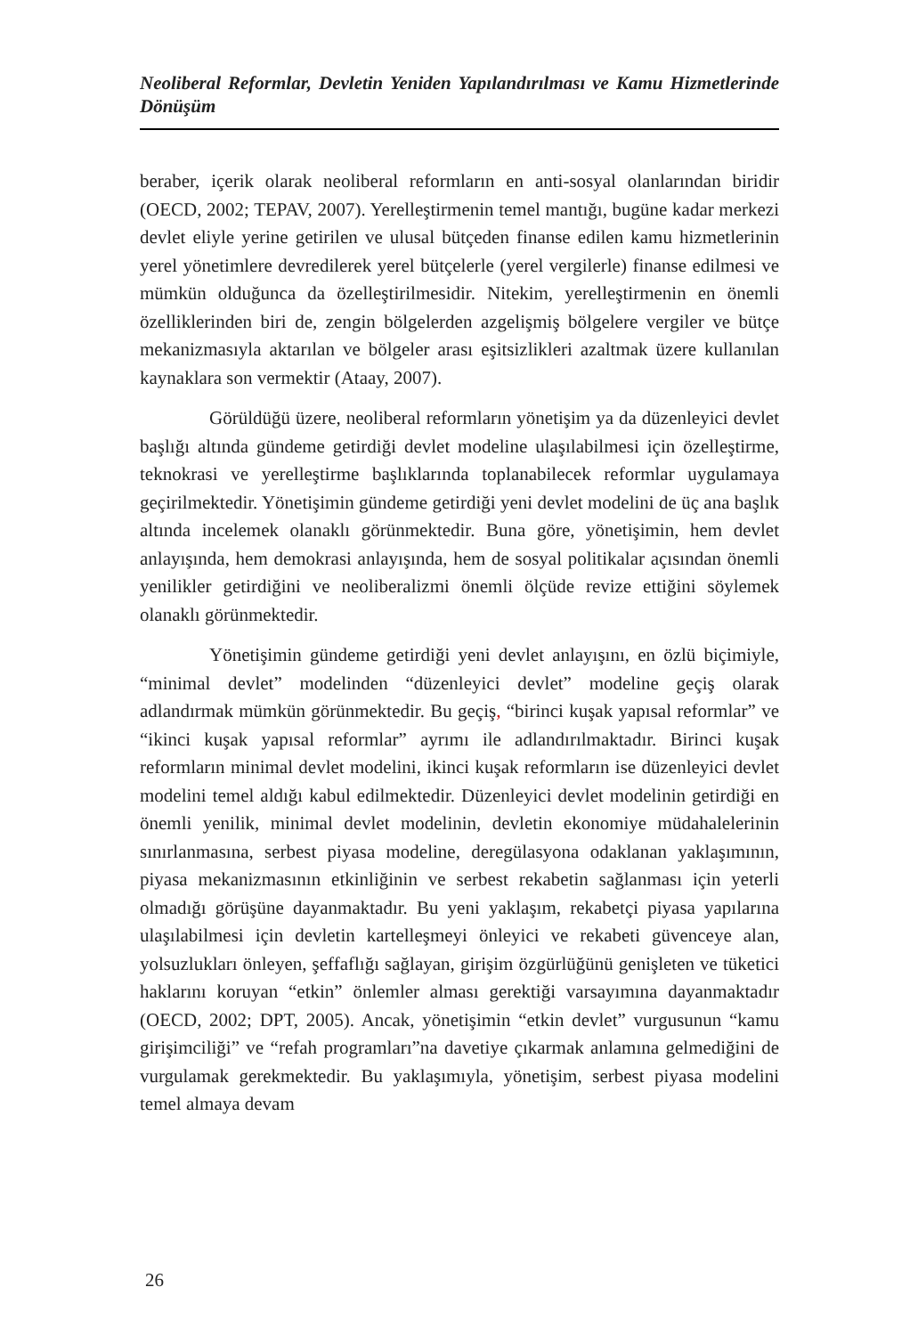Neoliberal Reformlar, Devletin Yeniden Yapılandırılması ve Kamu Hizmetlerinde Dönüşüm
beraber, içerik olarak neoliberal reformların en anti-sosyal olanlarından biridir (OECD, 2002; TEPAV, 2007). Yerelleştirmenin temel mantığı, bugüne kadar merkezi devlet eliyle yerine getirilen ve ulusal bütçeden finanse edilen kamu hizmetlerinin yerel yönetimlere devredilerek yerel bütçelerle (yerel vergilerle) finanse edilmesi ve mümkün olduğunca da özelleştirilmesidir. Nitekim, yerelleştirmenin en önemli özelliklerinden biri de, zengin bölgelerden azgelişmiş bölgelere vergiler ve bütçe mekanizmasıyla aktarılan ve bölgeler arası eşitsizlikleri azaltmak üzere kullanılan kaynaklara son vermektir (Ataay, 2007).
Görüldüğü üzere, neoliberal reformların yönetişim ya da düzenleyici devlet başlığı altında gündeme getirdiği devlet modeline ulaşılabilmesi için özelleştirme, teknokrasi ve yerelleştirme başlıklarında toplanabilecek reformlar uygulamaya geçirilmektedir. Yönetişimin gündeme getirdiği yeni devlet modelini de üç ana başlık altında incelemek olanaklı görünmektedir. Buna göre, yönetişimin, hem devlet anlayışında, hem demokrasi anlayışında, hem de sosyal politikalar açısından önemli yenilikler getirdiğini ve neoliberalizmi önemli ölçüde revize ettiğini söylemek olanaklı görünmektedir.
Yönetişimin gündeme getirdiği yeni devlet anlayışını, en özlü biçimiyle, “minimal devlet” modelinden “düzenleyici devlet” modeline geçiş olarak adlandırmak mümkün görünmektedir. Bu geçiş, “birinci kuşak yapısal reformlar” ve “ikinci kuşak yapısal reformlar” ayrımı ile adlandırılmaktadır. Birinci kuşak reformların minimal devlet modelini, ikinci kuşak reformların ise düzenleyici devlet modelini temel aldığı kabul edilmektedir. Düzenleyici devlet modelinin getirdiği en önemli yenilik, minimal devlet modelinin, devletin ekonomiye müdahalelerinin sınırlanmasına, serbest piyasa modeline, deregülasyona odaklanan yaklaşımının, piyasa mekanizmasının etkinliğinin ve serbest rekabetin sağlanması için yeterli olmadığı görüşüne dayanmaktadır. Bu yeni yaklaşım, rekabetçi piyasa yapılarına ulaşılabilmesi için devletin kartelleşmeyi önleyici ve rekabeti güvenceye alan, yolsuzlukları önleyen, şeffaflığı sağlayan, girişim özgürlüğünü genişleten ve tüketici haklarını koruyan “etkin” önlemler alması gerektiği varsayımına dayanmaktadır (OECD, 2002; DPT, 2005). Ancak, yönetişimin “etkin devlet” vurgusunun “kamu girişimciliği” ve “refah programları”na davetiye çıkarmak anlamına gelmediğini de vurgulamak gerekmektedir. Bu yaklaşımıyla, yönetişim, serbest piyasa modelini temel almaya devam
26